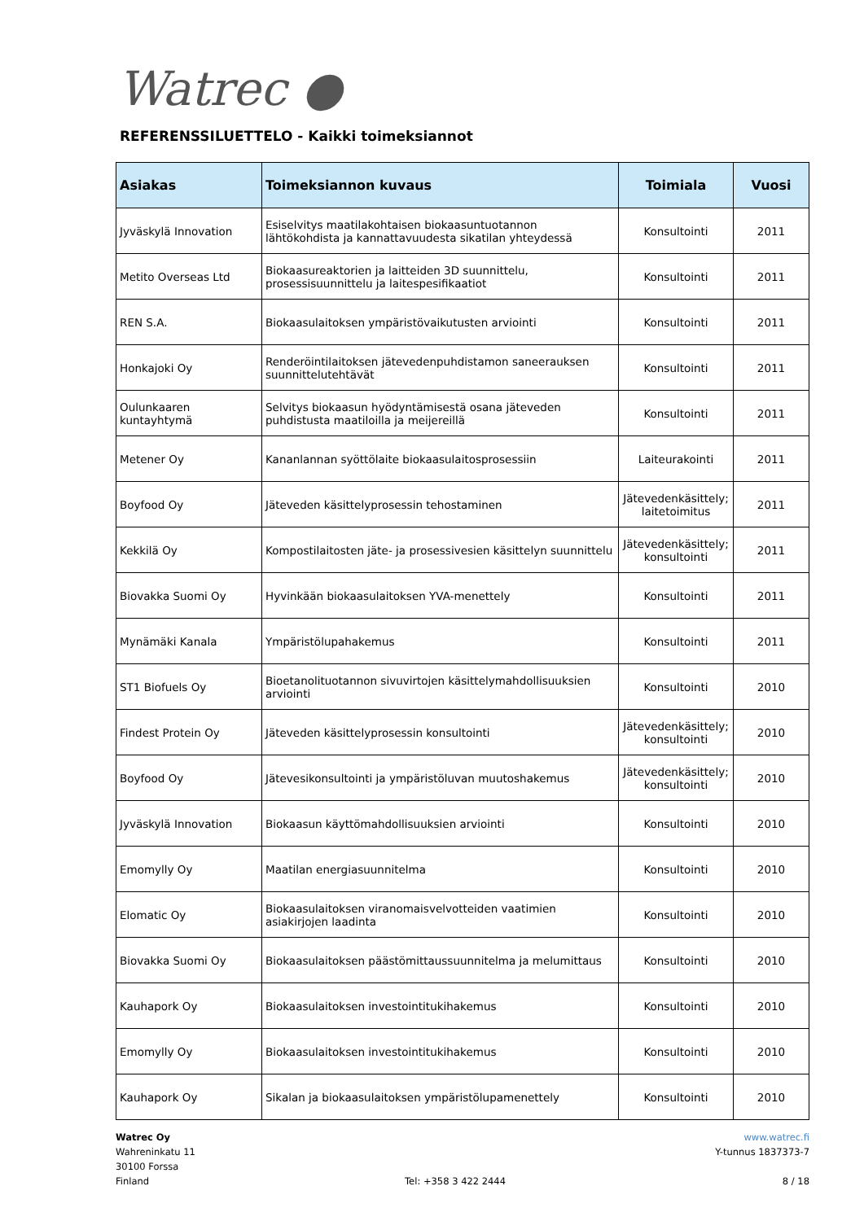Watrec ●
REFERENSSILUETTELO - Kaikki toimeksiannot
| Asiakas | Toimeksiannon kuvaus | Toimiala | Vuosi |
| --- | --- | --- | --- |
| Jyväskylä Innovation | Esiselvitys maatilakohtaisen biokaasuntuotannon lähtökohdista ja kannattavuudesta sikatilan yhteydessä | Konsultointi | 2011 |
| Metito Overseas Ltd | Biokaasureaktorien ja laitteiden 3D suunnittelu, prosessisuunnittelu ja laitespesifikaatiot | Konsultointi | 2011 |
| REN S.A. | Biokaasulaitoksen ympäristövaikutusten arviointi | Konsultointi | 2011 |
| Honkajoki Oy | Renderöintilaitoksen jätevedenpuhdistamon saneerauksen suunnittelutehtävät | Konsultointi | 2011 |
| Oulunkaaren kuntayhtymä | Selvitys biokaasun hyödyntämisestä osana jäteveden puhdistusta maatiloilla ja meijereillä | Konsultointi | 2011 |
| Metener Oy | Kananlannan syöttölaite biokaasulaitosprosessiin | Laiteurakointi | 2011 |
| Boyfood Oy | Jäteveden käsittelyprosessin tehostaminen | Jätevedenkäsittely; laitetoimitus | 2011 |
| Kekkilä Oy | Kompostilaitosten jäte- ja prosessivesien käsittelyn suunnittelu | Jätevedenkäsittely; konsultointi | 2011 |
| Biovakka Suomi Oy | Hyvinkään biokaasulaitoksen YVA-menettely | Konsultointi | 2011 |
| Mynämäki Kanala | Ympäristölupahakemus | Konsultointi | 2011 |
| ST1 Biofuels Oy | Bioetanolituotannon sivuvirtojen käsittelymahdollisuuksien arviointi | Konsultointi | 2010 |
| Findest Protein Oy | Jäteveden käsittelyprosessin konsultointi | Jätevedenkäsittely; konsultointi | 2010 |
| Boyfood Oy | Jätevesikonsultointi ja ympäristöluvan muutoshakemus | Jätevedenkäsittely; konsultointi | 2010 |
| Jyväskylä Innovation | Biokaasun käyttömahdollisuuksien arviointi | Konsultointi | 2010 |
| Emomylly Oy | Maatilan energiasuunnitelma | Konsultointi | 2010 |
| Elomatic Oy | Biokaasulaitoksen viranomaisvelvotteiden vaatimien asiakirjojen laadinta | Konsultointi | 2010 |
| Biovakka Suomi Oy | Biokaasulaitoksen päästömittaussuunnitelma ja melumittaus | Konsultointi | 2010 |
| Kauhapork Oy | Biokaasulaitoksen investointitukihakemus | Konsultointi | 2010 |
| Emomylly Oy | Biokaasulaitoksen investointitukihakemus | Konsultointi | 2010 |
| Kauhapork Oy | Sikalan ja biokaasulaitoksen ympäristölupamenettely | Konsultointi | 2010 |
Watrec Oy
Wahreninkatu 11
30100 Forssa
Finland
Tel: +358 3 422 2444 www.watrec.fi
Y-tunnus 1837373-7
8 / 18